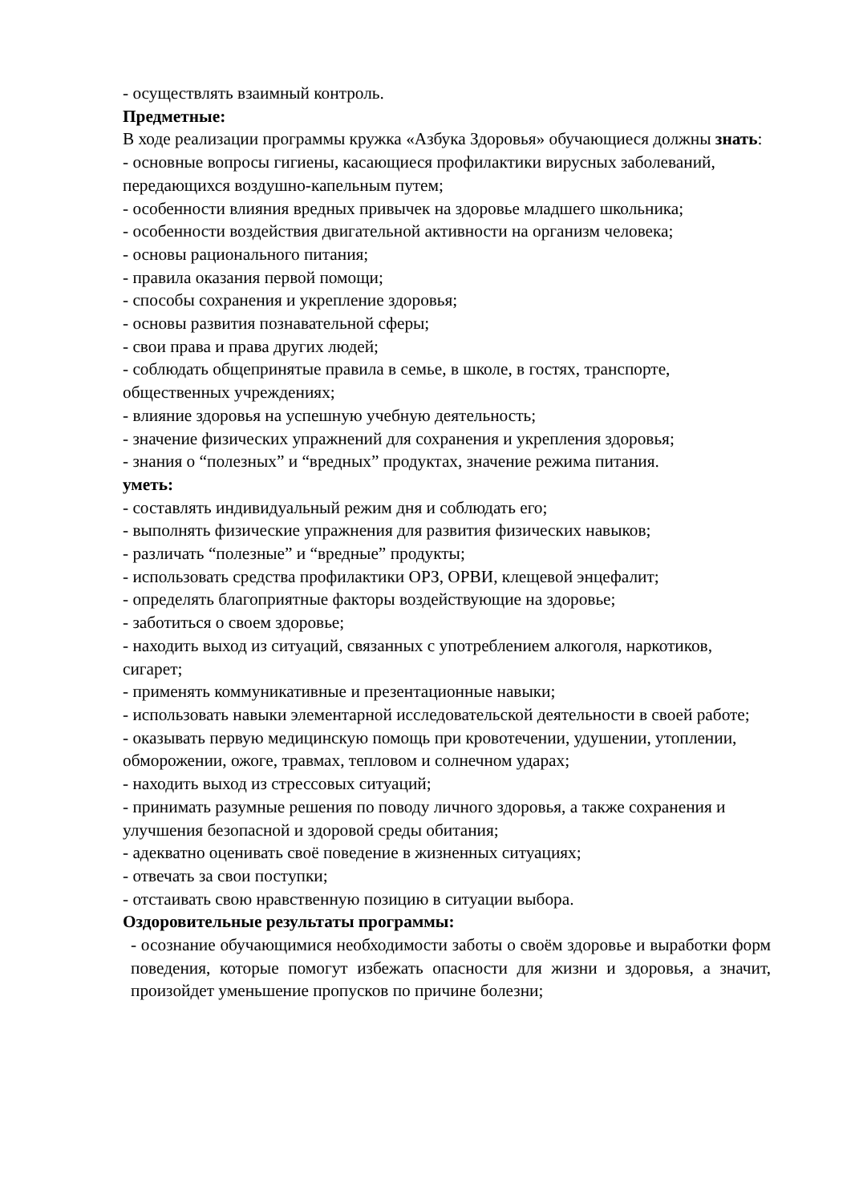- осуществлять взаимный контроль.
Предметные:
В ходе реализации программы кружка «Азбука Здоровья» обучающиеся должны знать:
- основные вопросы гигиены, касающиеся профилактики вирусных заболеваний, передающихся воздушно-капельным путем;
- особенности влияния вредных привычек на здоровье младшего школьника;
- особенности воздействия двигательной активности на организм человека;
- основы рационального питания;
- правила оказания первой помощи;
- способы сохранения и укрепление здоровья;
- основы развития познавательной сферы;
- свои права и права других людей;
- соблюдать общепринятые правила в семье, в школе, в гостях, транспорте, общественных учреждениях;
- влияние здоровья на успешную учебную деятельность;
- значение физических упражнений для сохранения и укрепления здоровья;
- знания о “полезных” и “вредных” продуктах, значение режима питания.
уметь:
- составлять индивидуальный режим дня и соблюдать его;
- выполнять физические упражнения для развития физических навыков;
- различать “полезные” и “вредные” продукты;
- использовать средства профилактики ОРЗ, ОРВИ, клещевой энцефалит;
- определять благоприятные факторы воздействующие на здоровье;
- заботиться о своем здоровье;
- находить выход из ситуаций, связанных с употреблением алкоголя, наркотиков, сигарет;
- применять коммуникативные и презентационные навыки;
- использовать навыки элементарной исследовательской деятельности в своей работе;
- оказывать первую медицинскую помощь при кровотечении, удушении, утоплении, обморожении, ожоге, травмах, тепловом и солнечном ударах;
- находить выход из стрессовых ситуаций;
- принимать разумные решения по поводу личного здоровья, а также сохранения и улучшения безопасной и здоровой среды обитания;
- адекватно оценивать своё поведение в жизненных ситуациях;
- отвечать за свои поступки;
- отстаивать свою нравственную позицию в ситуации выбора.
Оздоровительные результаты программы:
- осознание обучающимися необходимости заботы о своём здоровье и выработки форм поведения, которые помогут избежать опасности для жизни и здоровья, а значит, произойдет уменьшение пропусков по причине болезни;